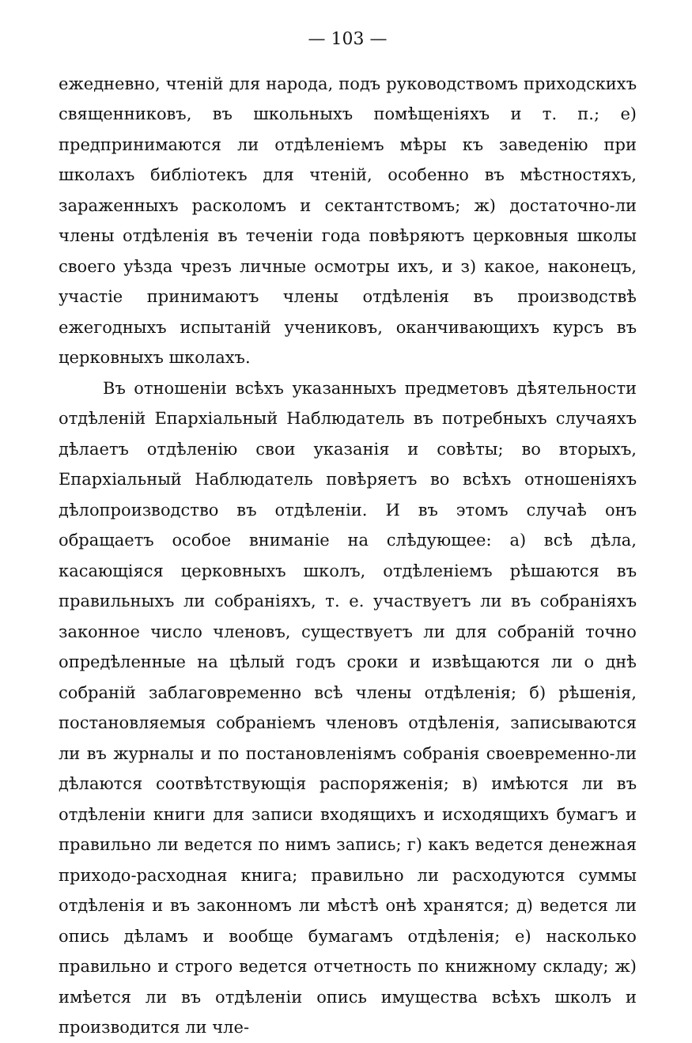— 103 —
ежедневно, чтеній для народа, подъ руководствомъ приходскихъ священниковъ, въ школьныхъ помѣщеніяхъ и т. п.; е) предпринимаются ли отдѣленіемъ мѣры къ заведенію при школахъ библіотекъ для чтеній, особенно въ мѣстностяхъ, зараженныхъ расколомъ и сектантствомъ; ж) достаточно-ли члены отдѣленія въ теченіи года повѣряютъ церковныя школы своего уѣзда чрезъ личные осмотры ихъ, и з) какое, наконецъ, участіе принимаютъ члены отдѣленія въ производствѣ ежегодныхъ испытаній учениковъ, оканчивающихъ курсъ въ церковныхъ школахъ.
Въ отношеніи всѣхъ указанныхъ предметовъ дѣятельности отдѣленій Епархіальный Наблюдатель въ потребныхъ случаяхъ дѣлаетъ отдѣленію свои указанія и совѣты; во вторыхъ, Епархіальный Наблюдатель повѣряетъ во всѣхъ отношеніяхъ дѣлопроизводство въ отдѣленіи. И въ этомъ случаѣ онъ обращаетъ особое вниманіе на слѣдующее: а) всѣ дѣла, касающіяся церковныхъ школъ, отдѣленіемъ рѣшаются въ правильныхъ ли собраніяхъ, т. е. участвуетъ ли въ собраніяхъ законное число членовъ, существуетъ ли для собраній точно опредѣленные на цѣлый годъ сроки и извѣщаются ли о днѣ собраній заблаговременно всѣ члены отдѣленія; б) рѣшенія, постановляемыя собраніемъ членовъ отдѣленія, записываются ли въ журналы и по постановленіямъ собранія своевременно-ли дѣлаются соотвѣтствующія распоряженія; в) имѣются ли въ отдѣленіи книги для записи входящихъ и исходящихъ бумагъ и правильно ли ведется по нимъ запись; г) какъ ведется денежная приходо-расходная книга; правильно ли расходуются суммы отдѣленія и въ законномъ ли мѣстѣ онѣ хранятся; д) ведется ли опись дѣламъ и вообще бумагамъ отдѣленія; е) насколько правильно и строго ведется отчетность по книжному складу; ж) имѣется ли въ отдѣленіи опись имущества всѣхъ школъ и производится ли чле-